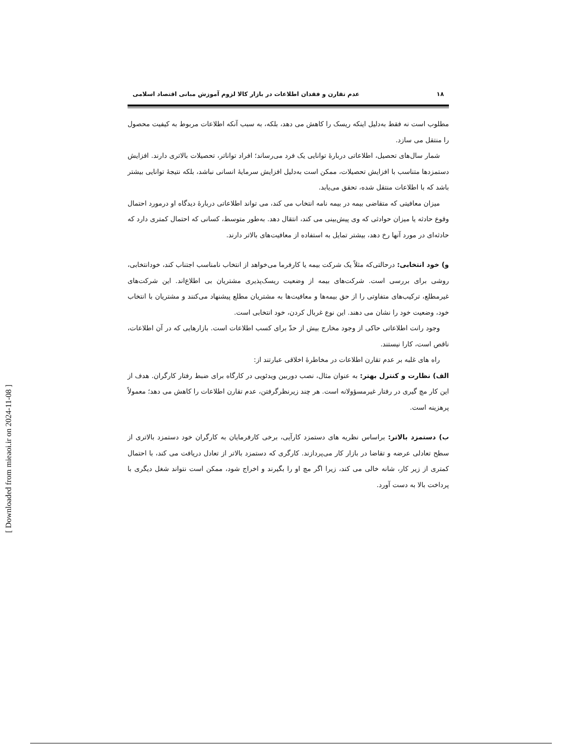۱۸ عدم تقارن و فقدان اطلاعات در بازار کالا لزوم آموزش مبانی اقتصاد اسلامی
مطلوب است نه فقط به‌دلیل اینکه ریسک را کاهش می دهد، بلکه، به سبب آنکه اطلاعات مربوط به کیفیت محصول را منتقل می سازد.
شمار سال‌های تحصیل، اطلاعاتی دربارهٔ توانایی یک فرد می‌رساند؛ افراد تواناتر، تحصیلات بالاتری دارند. افزایش دستمزدها متناسب با افزایش تحصیلات، ممکن است به‌دلیل افزایش سرمایهٔ انسانی نباشد، بلکه نتیجهٔ توانایی بیشتر باشد که با اطلاعات منتقل شده، تحقق می‌یابد.
میزان معافیتی که متقاضی بیمه در بیمه نامه انتخاب می کند، می تواند اطلاعاتی دربارهٔ دیدگاه او درمورد احتمال وقوع حادثه یا میزان حوادثی که وی پیش‌بینی می کند، انتقال دهد. به‌طور متوسط، کسانی که احتمال کمتری دارد که حادثه‌ای در مورد آنها رخ دهد، بیشتر تمایل به استفاده از معافیت‌های بالاتر دارند.
و) خود انتخابی: درحالتی‌که مثلاً یک شرکت بیمه یا کارفرما می‌خواهد از انتخاب نامناسب اجتناب کند، خودانتخابی، روشی برای بررسی است. شرکت‌های بیمه از وضعیت ریسک‌پذیری مشتریان بی اطلاع‌اند. این شرکت‌های غیرمطلع، ترکیب‌های متفاوتی را از حق بیمه‌ها و معافیت‌ها به مشتریان مطلع پیشنهاد می‌کنند و مشتریان با انتخاب خود، وضعیت خود را نشان می دهند. این نوع غربال کردن، خود انتخابی است.
وجود رانت اطلاعاتی حاکی از وجود مخارج بیش از حدّ برای کسب اطلاعات است. بازارهایی که در آن اطلاعات، ناقص است، کارا نیستند.
راه های غلبه بر عدم تقارن اطلاعات در مخاطرهٔ اخلاقی عبارتند از:
الف) نظارت و کنترل بهتر: به عنوان مثال، نصب دوربین ویدئویی در کارگاه برای ضبط رفتار کارگران. هدف از این کار مچ گیری در رفتار غیرمسؤولانه است. هر چند زیرنظرگرفتن، عدم تقارن اطلاعات را کاهش می دهد؛ معمولاً پرهزینه است.
ب) دستمزد بالاتر: براساس نظریه های دستمزد کارآیی، برخی کارفرمایان به کارگران خود دستمزد بالاتری از سطح تعادلی عرضه و تقاضا در بازار کار می‌پردازند. کارگری که دستمزد بالاتر از تعادل دریافت می کند، با احتمال کمتری از زیر کار، شانه خالی می کند، زیرا اگر مچ او را بگیرند و اخراج شود، ممکن است نتواند شغل دیگری با پرداخت بالا به دست آورد.
[ Downloaded from mieaoi.ir on 2024-11-08 ]